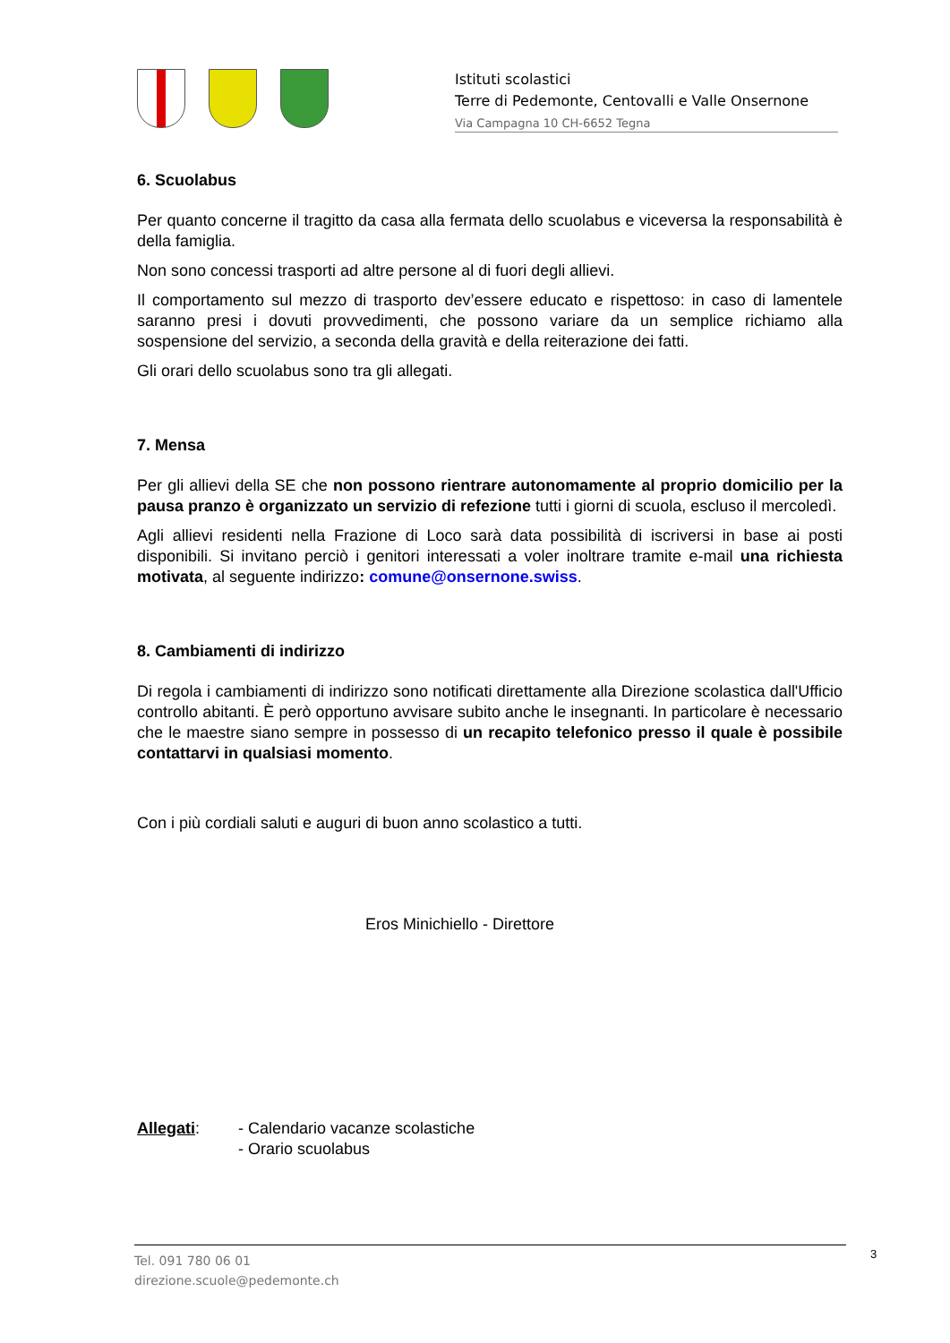Istituti scolastici
Terre di Pedemonte, Centovalli e Valle Onsernone
Via Campagna 10 CH-6652 Tegna
6. Scuolabus
Per quanto concerne il tragitto da casa alla fermata dello scuolabus e viceversa la responsabilità è della famiglia.
Non sono concessi trasporti ad altre persone al di fuori degli allievi.
Il comportamento sul mezzo di trasporto dev’essere educato e rispettoso: in caso di lamentele saranno presi i dovuti provvedimenti, che possono variare da un semplice richiamo alla sospensione del servizio, a seconda della gravità e della reiterazione dei fatti.
Gli orari dello scuolabus sono tra gli allegati.
7. Mensa
Per gli allievi della SE che non possono rientrare autonomamente al proprio domicilio per la pausa pranzo è organizzato un servizio di refezione tutti i giorni di scuola, escluso il mercoledì.
Agli allievi residenti nella Frazione di Loco sarà data possibilità di iscriversi in base ai posti disponibili. Si invitano perciò i genitori interessati a voler inoltrare tramite e-mail una richiesta motivata, al seguente indirizzo: comune@onsernone.swiss.
8. Cambiamenti di indirizzo
Di regola i cambiamenti di indirizzo sono notificati direttamente alla Direzione scolastica dall'Ufficio controllo abitanti. È però opportuno avvisare subito anche le insegnanti. In particolare è necessario che le maestre siano sempre in possesso di un recapito telefonico presso il quale è possibile contattarvi in qualsiasi momento.
Con i più cordiali saluti e auguri di buon anno scolastico a tutti.
Eros Minichiello - Direttore
Allegati: - Calendario vacanze scolastiche
- Orario scuolabus
Tel. 091 780 06 01
direzione.scuole@pedemonte.ch
3